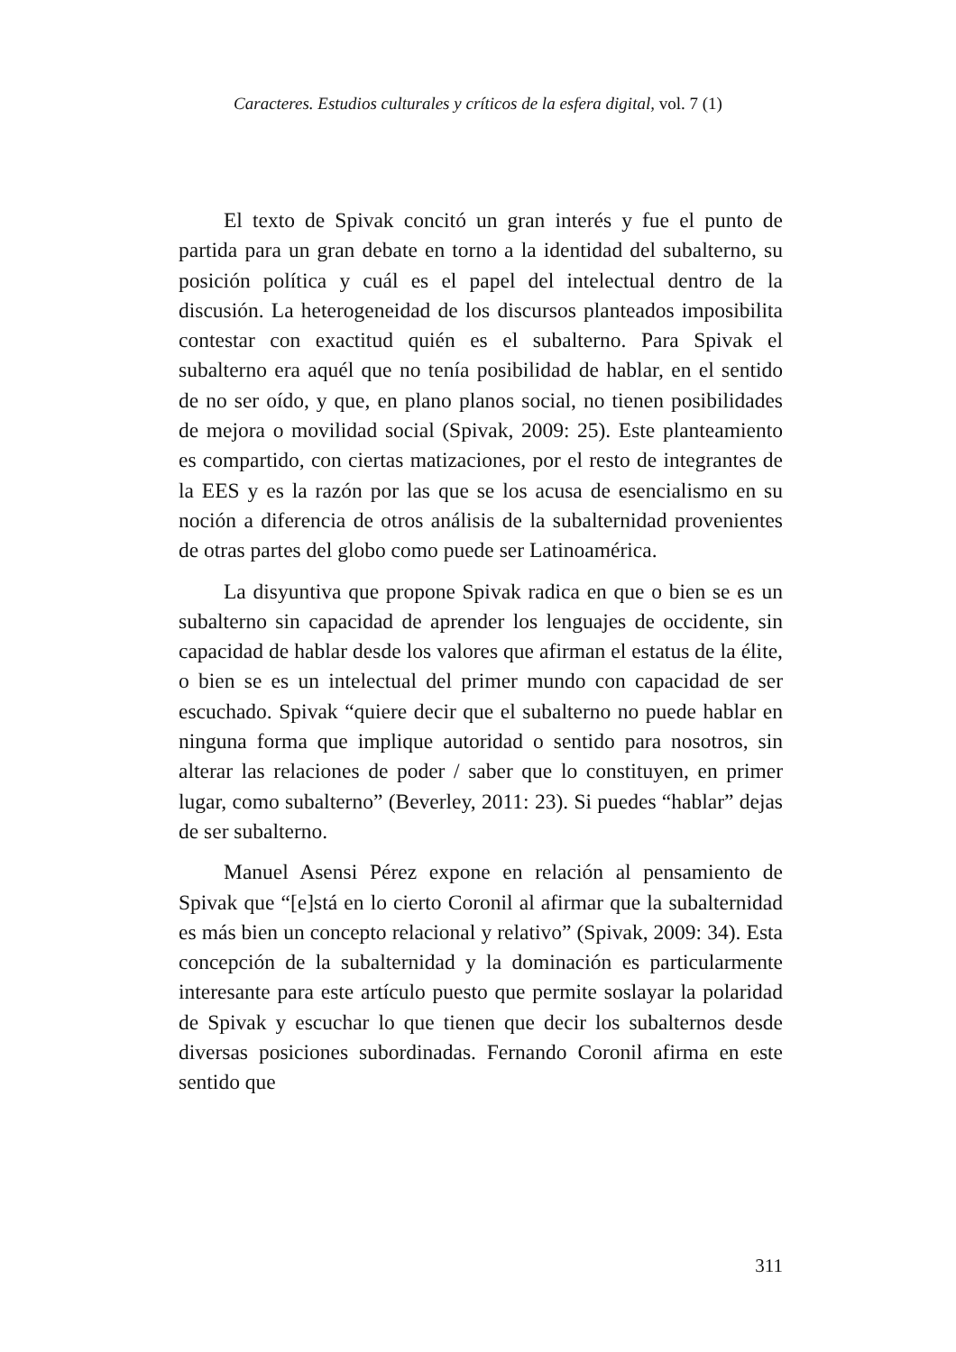Caracteres. Estudios culturales y críticos de la esfera digital, vol. 7 (1)
El texto de Spivak concitó un gran interés y fue el punto de partida para un gran debate en torno a la identidad del subalterno, su posición política y cuál es el papel del intelectual dentro de la discusión. La heterogeneidad de los discursos planteados imposibilita contestar con exactitud quién es el subalterno. Para Spivak el subalterno era aquél que no tenía posibilidad de hablar, en el sentido de no ser oído, y que, en plano planos social, no tienen posibilidades de mejora o movilidad social (Spivak, 2009: 25). Este planteamiento es compartido, con ciertas matizaciones, por el resto de integrantes de la EES y es la razón por las que se los acusa de esencialismo en su noción a diferencia de otros análisis de la subalternidad provenientes de otras partes del globo como puede ser Latinoamérica.
La disyuntiva que propone Spivak radica en que o bien se es un subalterno sin capacidad de aprender los lenguajes de occidente, sin capacidad de hablar desde los valores que afirman el estatus de la élite, o bien se es un intelectual del primer mundo con capacidad de ser escuchado. Spivak “quiere decir que el subalterno no puede hablar en ninguna forma que implique autoridad o sentido para nosotros, sin alterar las relaciones de poder / saber que lo constituyen, en primer lugar, como subalterno” (Beverley, 2011: 23). Si puedes “hablar” dejas de ser subalterno.
Manuel Asensi Pérez expone en relación al pensamiento de Spivak que “[e]stá en lo cierto Coronil al afirmar que la subalternidad es más bien un concepto relacional y relativo” (Spivak, 2009: 34). Esta concepción de la subalternidad y la dominación es particularmente interesante para este artículo puesto que permite soslayar la polaridad de Spivak y escuchar lo que tienen que decir los subalternos desde diversas posiciones subordinadas. Fernando Coronil afirma en este sentido que
311